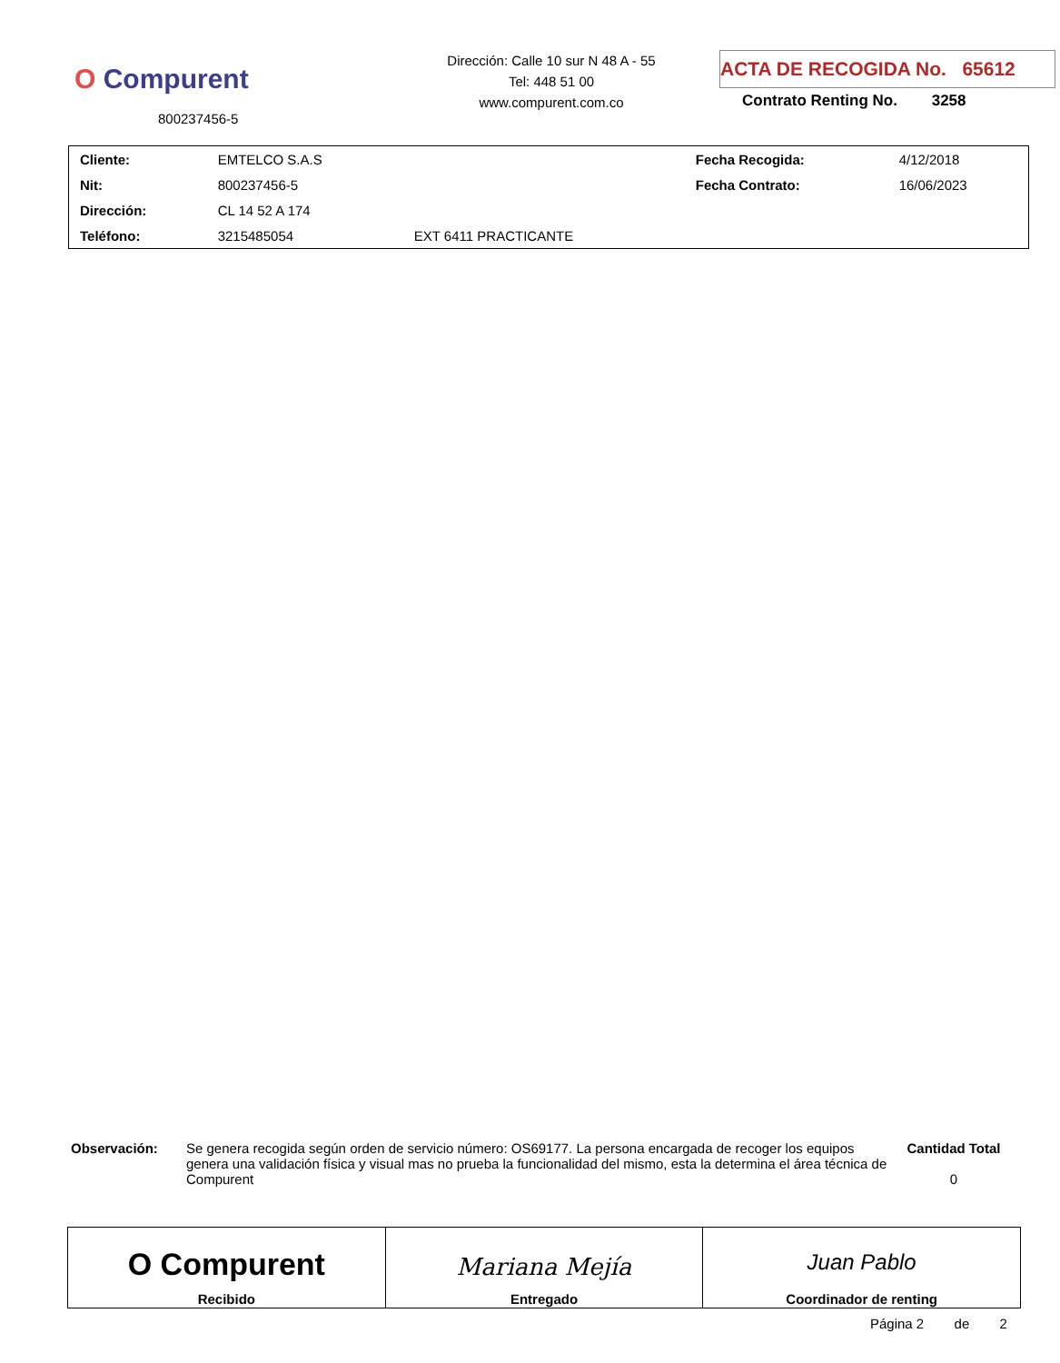O Compurent
800237456-5
Dirección: Calle 10 sur N 48 A - 55
Tel: 448 51 00
www.compurent.com.co
ACTA DE RECOGIDA No. 65612
Contrato Renting No. 3258
| Cliente: | EMTELCO S.A.S | | Fecha Recogida: | 4/12/2018 |
| Nit: | 800237456-5 | | Fecha Contrato: | 16/06/2023 |
| Dirección: | CL 14 52 A 174 | | | |
| Teléfono: | 3215485054 | EXT 6411 PRACTICANTE | | |
Observación: Se genera recogida según orden de servicio número: OS69177. La persona encargada de recoger los equipos genera una validación física y visual mas no prueba la funcionalidad del mismo, esta la determina el área técnica de Compurent
Cantidad Total
0
| O Compurent Recibido | Mariana Mejía Entregado | Juan Pablo Coordinador de renting |
Página 2 de 2